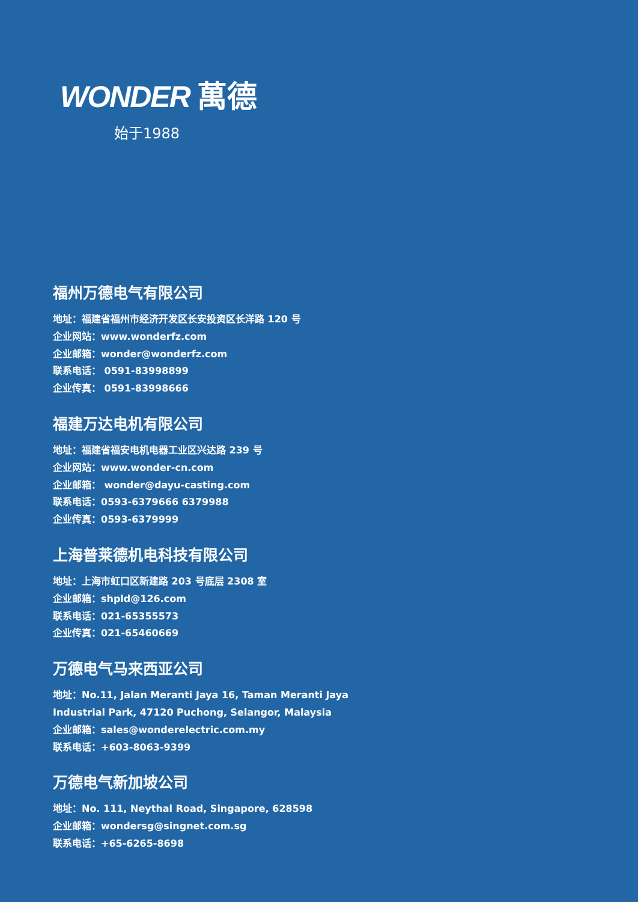WONDER 萬德
始于1988
福州万德电气有限公司
地址：福建省福州市经济开发区长安投资区长洋路 120 号
企业网站：www.wonderfz.com
企业邮箱：wonder@wonderfz.com
联系电话： 0591-83998899
企业传真： 0591-83998666
福建万达电机有限公司
地址：福建省福安电机电器工业区兴达路 239 号
企业网站：www.wonder-cn.com
企业邮箱： wonder@dayu-casting.com
联系电话：0593-6379666 6379988
企业传真：0593-6379999
上海普莱德机电科技有限公司
地址：上海市虹口区新建路 203 号底层 2308 室
企业邮箱：shpld@126.com
联系电话：021-65355573
企业传真：021-65460669
万德电气马来西亚公司
地址：No.11, Jalan Meranti Jaya 16, Taman Meranti Jaya
Industrial Park, 47120 Puchong, Selangor, Malaysia
企业邮箱：sales@wonderelectric.com.my
联系电话：+603-8063-9399
万德电气新加坡公司
地址：No. 111, Neythal Road, Singapore, 628598
企业邮箱：wondersg@singnet.com.sg
联系电话：+65-6265-8698